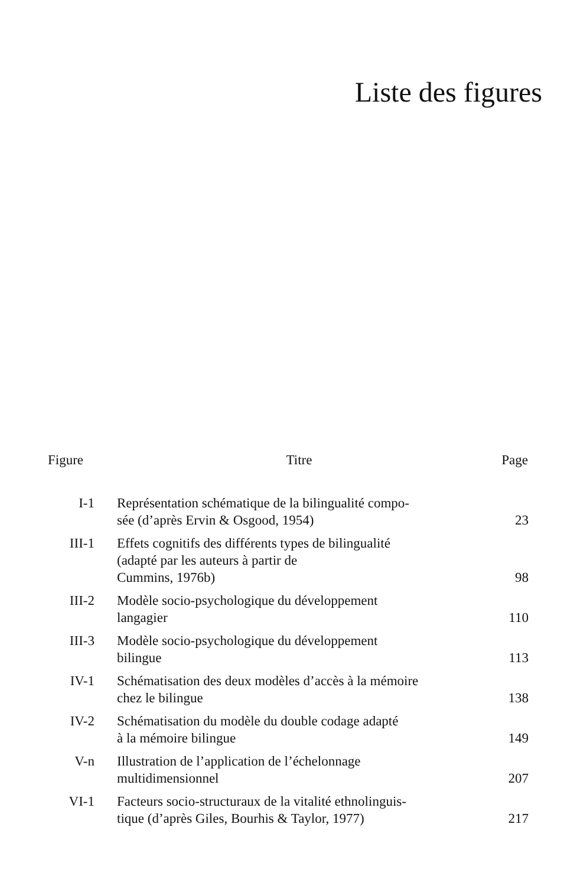Liste des figures
| Figure | Titre | Page |
| --- | --- | --- |
| I-1 | Représentation schématique de la bilingualité compo- sée (d’après Ervin & Osgood, 1954) | 23 |
| III-1 | Effets cognitifs des différents types de bilingualité (adapté par les auteurs à partir de Cummins, 1976b) | 98 |
| III-2 | Modèle socio-psychologique du développement langagier | 110 |
| III-3 | Modèle socio-psychologique du développement bilingue | 113 |
| IV-1 | Schématisation des deux modèles d’accès à la mémoire chez le bilingue | 138 |
| IV-2 | Schématisation du modèle du double codage adapté à la mémoire bilingue | 149 |
| V-n | Illustration de l’application de l’échelonnage multidimensionnel | 207 |
| VI-1 | Facteurs socio-structuraux de la vitalité ethnolinguis- tique (d’après Giles, Bourhis & Taylor, 1977) | 217 |